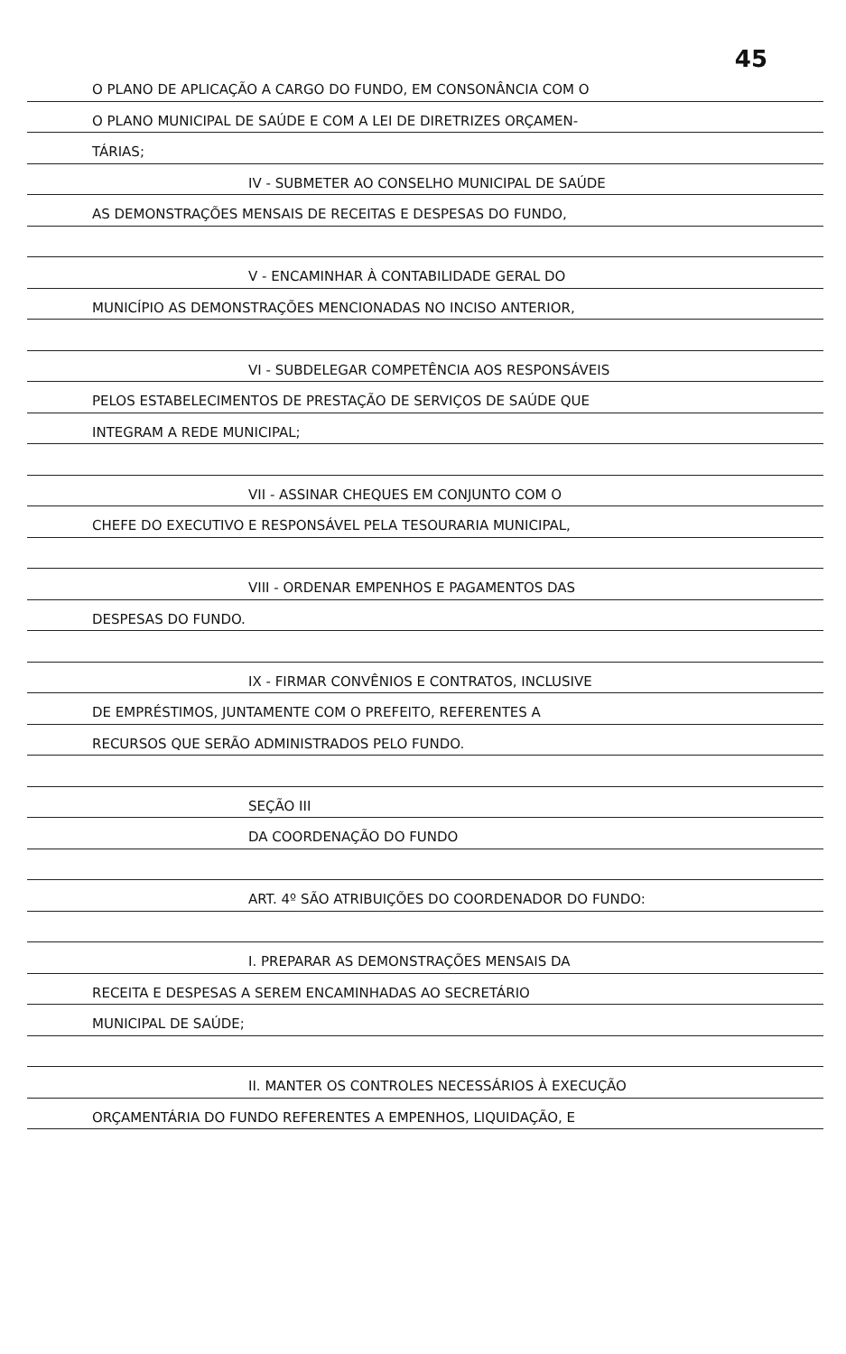45
O PLANO DE APLICAÇÃO A CARGO DO FUNDO, EM CONSONÂNCIA COM O
O PLANO MUNICIPAL DE SAÚDE E COM A LEI DE DIRETRIZES ORÇAMEN-
TÁRIAS;
IV - SUBMETER AO CONSELHO MUNICIPAL DE SAÚDE
AS DEMONSTRAÇÕES MENSAIS DE RECEITAS E DESPESAS DO FUNDO,
V - ENCAMINHAR À CONTABILIDADE GERAL DO
MUNICÍPIO AS DEMONSTRAÇÕES MENCIONADAS NO INCISO ANTERIOR,
VI - SUBDELEGAR COMPETÊNCIA AOS RESPONSÁVEIS
PELOS ESTABELECIMENTOS DE PRESTAÇÃO DE SERVIÇOS DE SAÚDE QUE
INTEGRAM A REDE MUNICIPAL;
VII - ASSINAR CHEQUES EM CONJUNTO COM O
CHEFE DO EXECUTIVO E RESPONSÁVEL PELA TESOURARIA MUNICIPAL,
VIII - ORDENAR EMPENHOS E PAGAMENTOS DAS
DESPESAS DO FUNDO.
IX - FIRMAR CONVÊNIOS E CONTRATOS, INCLUSIVE
DE EMPRÉSTIMOS, JUNTAMENTE COM O PREFEITO, REFERENTES A
RECURSOS QUE SERÃO ADMINISTRADOS PELO FUNDO.
SEÇÃO III
DA COORDENAÇÃO DO FUNDO
ART. 4º SÃO ATRIBUIÇÕES DO COORDENADOR DO FUNDO:
I. PREPARAR AS DEMONSTRAÇÕES MENSAIS DA
RECEITA E DESPESAS A SEREM ENCAMINHADAS AO SECRETÁRIO
MUNICIPAL DE SAÚDE;
II. MANTER OS CONTROLES NECESSÁRIOS À EXECUÇÃO
ORÇAMENTÁRIA DO FUNDO REFERENTES A EMPENHOS, LIQUIDAÇÃO, E